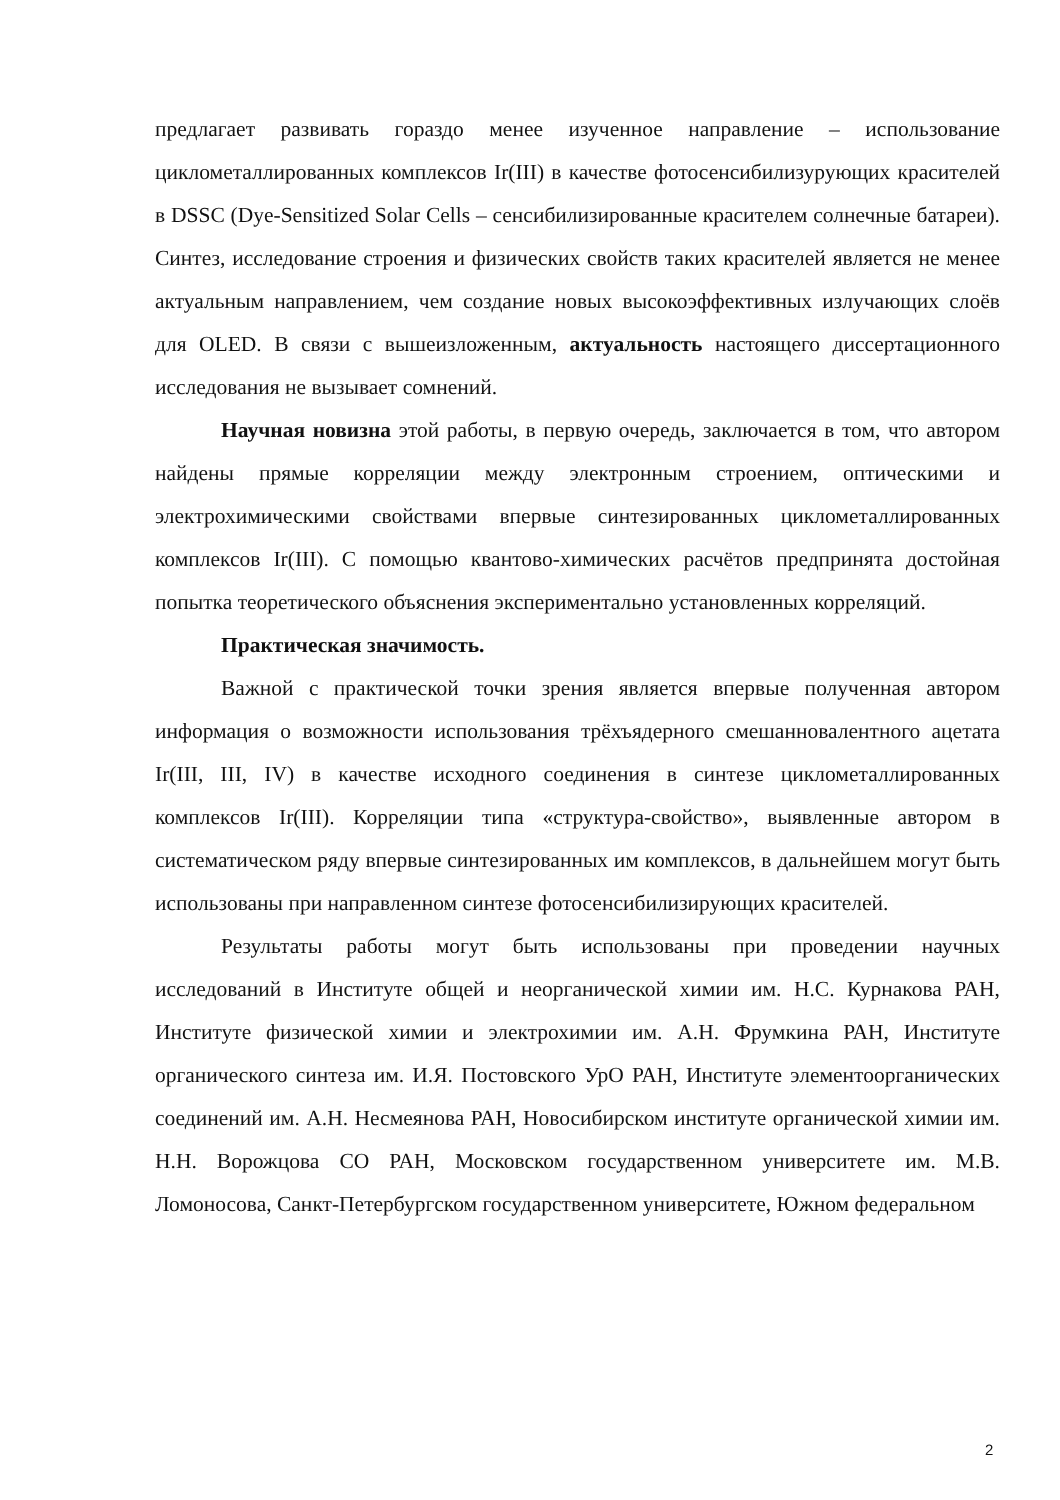предлагает развивать гораздо менее изученное направление – использование циклометаллированных комплексов Ir(III) в качестве фотосенсибилизурующих красителей в DSSC (Dye-Sensitized Solar Cells – сенсибилизированные красителем солнечные батареи). Синтез, исследование строения и физических свойств таких красителей является не менее актуальным направлением, чем создание новых высокоэффективных излучающих слоёв для OLED. В связи с вышеизложенным, актуальность настоящего диссертационного исследования не вызывает сомнений.
Научная новизна этой работы, в первую очередь, заключается в том, что автором найдены прямые корреляции между электронным строением, оптическими и электрохимическими свойствами впервые синтезированных циклометаллированных комплексов Ir(III). С помощью квантово-химических расчётов предпринята достойная попытка теоретического объяснения экспериментально установленных корреляций.
Практическая значимость.
Важной с практической точки зрения является впервые полученная автором информация о возможности использования трёхъядерного смешанновалентного ацетата Ir(III, III, IV) в качестве исходного соединения в синтезе циклометаллированных комплексов Ir(III). Корреляции типа «структура-свойство», выявленные автором в систематическом ряду впервые синтезированных им комплексов, в дальнейшем могут быть использованы при направленном синтезе фотосенсибилизирующих красителей.
Результаты работы могут быть использованы при проведении научных исследований в Институте общей и неорганической химии им. Н.С. Курнакова РАН, Институте физической химии и электрохимии им. А.Н. Фрумкина РАН, Институте органического синтеза им. И.Я. Постовского УрО РАН, Институте элементоорганических соединений им. А.Н. Несмеянова РАН, Новосибирском институте органической химии им. Н.Н. Ворожцова СО РАН, Московском государственном университете им. М.В. Ломоносова, Санкт-Петербургском государственном университете, Южном федеральном
2